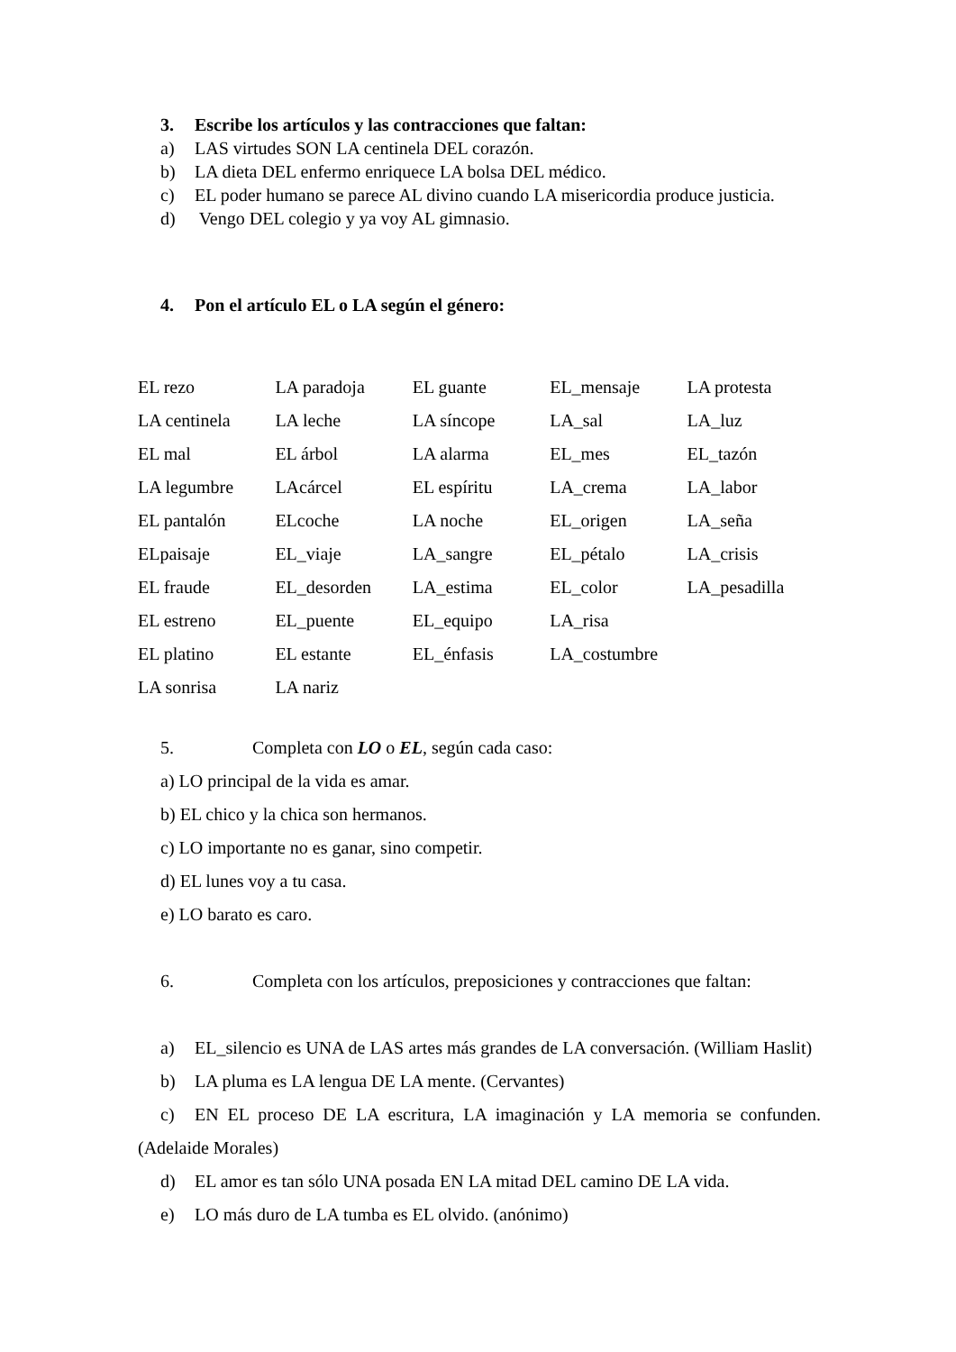3. Escribe los artículos y las contracciones que faltan:
a) LAS virtudes SON LA centinela DEL corazón.
b) LA dieta DEL enfermo enriquece LA bolsa DEL médico.
c) EL poder humano se parece AL divino cuando LA misericordia produce justicia.
d) Vengo DEL colegio y ya voy AL gimnasio.
4. Pon el artículo EL o LA según el género:
| EL rezo | LA paradoja | EL guante | EL_mensaje | LA protesta |
| LA centinela | LA leche | LA síncope | LA_sal | LA_luz |
| EL mal | EL árbol | LA alarma | EL_mes | EL_tazón |
| LA legumbre | LAcárcel | EL espíritu | LA_crema | LA_labor |
| EL pantalón | ELcoche | LA noche | EL_origen | LA_seña |
| ELpaisaje | EL_viaje | LA_sangre | EL_pétalo | LA_crisis |
| EL fraude | EL_desorden | LA_estima | EL_color | LA_pesadilla |
| EL estreno | EL_puente | EL_equipo | LA_risa | |
| EL platino | EL estante | EL_énfasis | LA_costumbre | |
| LA sonrisa | LA nariz | | | |
5. Completa con LO o EL, según cada caso:
a) LO principal de la vida es amar.
b) EL chico y la chica son hermanos.
c) LO importante no es ganar, sino competir.
d) EL lunes voy a tu casa.
e) LO barato es caro.
6. Completa con los artículos, preposiciones y contracciones que faltan:
a) EL_silencio es UNA de LAS artes más grandes de LA conversación. (William Haslit)
b) LA pluma es LA lengua DE LA mente. (Cervantes)
c) EN EL proceso DE LA escritura, LA imaginación y LA memoria se confunden. (Adelaide Morales)
d) EL amor es tan sólo UNA posada EN LA mitad DEL camino DE LA vida.
e) LO más duro de LA tumba es EL olvido. (anónimo)